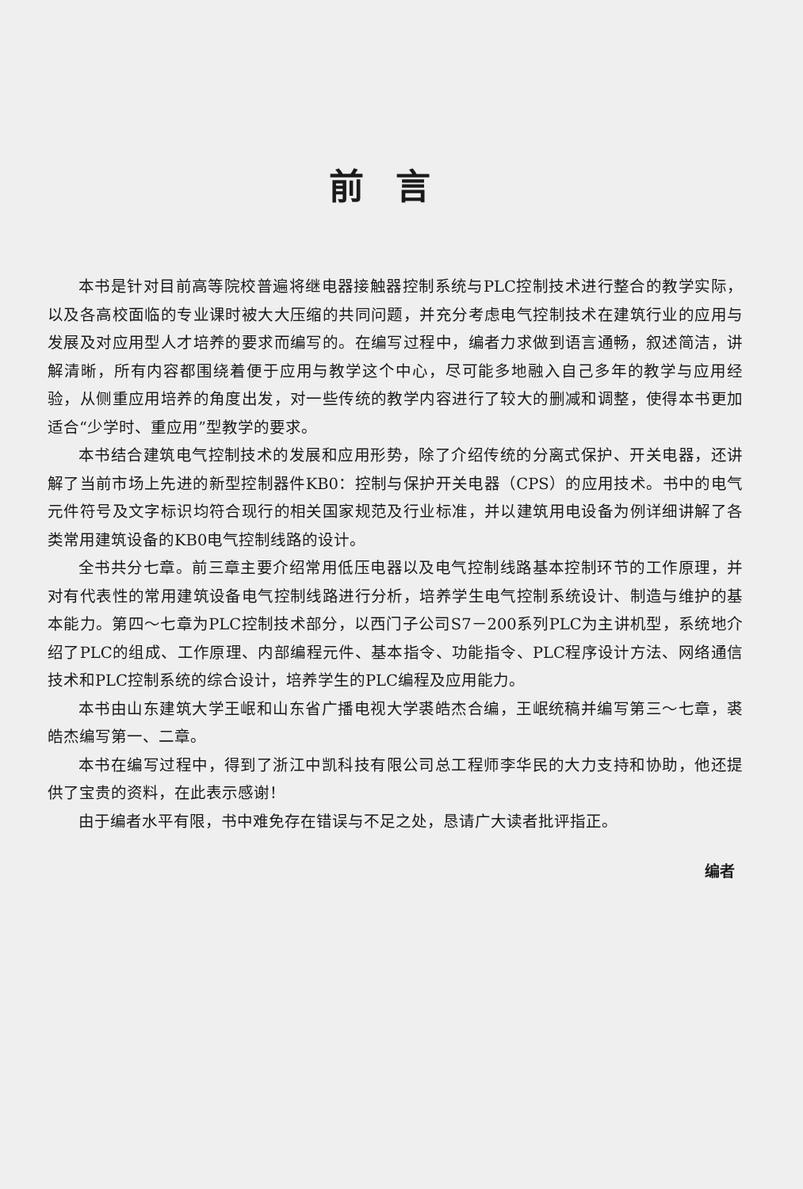前言
本书是针对目前高等院校普遍将继电器接触器控制系统与PLC控制技术进行整合的教学实际，以及各高校面临的专业课时被大大压缩的共同问题，并充分考虑电气控制技术在建筑行业的应用与发展及对应用型人才培养的要求而编写的。在编写过程中，编者力求做到语言通畅，叙述简洁，讲解清晰，所有内容都围绕着便于应用与教学这个中心，尽可能多地融入自己多年的教学与应用经验，从侧重应用培养的角度出发，对一些传统的教学内容进行了较大的删减和调整，使得本书更加适合“少学时、重应用”型教学的要求。
本书结合建筑电气控制技术的发展和应用形势，除了介绍传统的分离式保护、开关电器，还讲解了当前市场上先进的新型控制器件KB0：控制与保护开关电器（CPS）的应用技术。书中的电气元件符号及文字标识均符合现行的相关国家规范及行业标准，并以建筑用电设备为例详细讲解了各类常用建筑设备的KB0电气控制线路的设计。
全书共分七章。前三章主要介绍常用低压电器以及电气控制线路基本控制环节的工作原理，并对有代表性的常用建筑设备电气控制线路进行分析，培养学生电气控制系统设计、制造与维护的基本能力。第四～七章为PLC控制技术部分，以西门子公司S7－200系列PLC为主讲机型，系统地介绍了PLC的组成、工作原理、内部编程元件、基本指令、功能指令、PLC程序设计方法、网络通信技术和PLC控制系统的综合设计，培养学生的PLC编程及应用能力。
本书由山东建筑大学王岷和山东省广播电视大学裘皓杰合编，王岷统稿并编写第三～七章，裘皓杰编写第一、二章。
本书在编写过程中，得到了浙江中凯科技有限公司总工程师李华民的大力支持和协助，他还提供了宝贵的资料，在此表示感谢！
由于编者水平有限，书中难免存在错误与不足之处，恳请广大读者批评指正。
编者